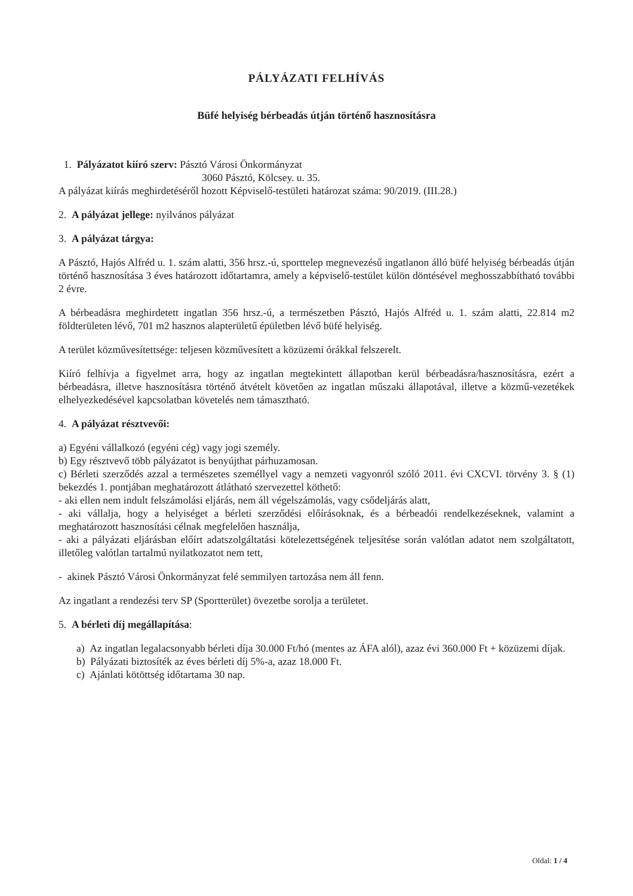PÁLYÁZATI FELHÍVÁS
Büfé helyiség bérbeadás útján történő hasznosításra
1. Pályázatot kiíró szerv: Pásztó Városi Önkormányzat
3060 Pásztó, Kölcsey. u. 35.
A pályázat kiírás meghirdetéséről hozott Képviselő-testületi határozat száma: 90/2019. (III.28.)
2. A pályázat jellege: nyilvános pályázat
3. A pályázat tárgya:
A Pásztó, Hajós Alfréd u. 1. szám alatti, 356 hrsz.-ú, sporttelep megnevezésű ingatlanon álló büfé helyiség bérbeadás útján történő hasznosítása 3 éves határozott időtartamra, amely a képviselő-testület külön döntésével meghosszabbítható további 2 évre.
A bérbeadásra meghirdetett ingatlan 356 hrsz.-ú, a természetben Pásztó, Hajós Alfréd u. 1. szám alatti, 22.814 m2 földterületen lévő, 701 m2 hasznos alapterületű épületben lévő büfé helyiség.
A terület közművesítettsége: teljesen közművesített a közüzemi órákkal felszerelt.
Kiíró felhívja a figyelmet arra, hogy az ingatlan megtekintett állapotban kerül bérbeadásra/hasznosításra, ezért a bérbeadásra, illetve hasznosításra történő átvételt követően az ingatlan műszaki állapotával, illetve a közmű-vezetékek elhelyezkedésével kapcsolatban követelés nem támasztható.
4. A pályázat résztvevői:
a) Egyéni vállalkozó (egyéni cég) vagy jogi személy.
b) Egy résztvevő több pályázatot is benyújthat párhuzamosan.
c) Bérleti szerződés azzal a természetes személlyel vagy a nemzeti vagyonról szóló 2011. évi CXCVI. törvény 3. § (1) bekezdés 1. pontjában meghatározott átlátható szervezettel köthető:
- aki ellen nem indult felszámolási eljárás, nem áll végelszámolás, vagy csődeljárás alatt,
- aki vállalja, hogy a helyiséget a bérleti szerződési előírásoknak, és a bérbeadói rendelkezéseknek, valamint a meghatározott hasznosítási célnak megfelelően használja,
- aki a pályázati eljárásban előírt adatszolgáltatási kötelezettségének teljesítése során valótlan adatot nem szolgáltatott, illetőleg valótlan tartalmú nyilatkozatot nem tett,
- akinek Pásztó Városi Önkormányzat felé semmilyen tartozása nem áll fenn.
Az ingatlant a rendezési terv SP (Sportterület) övezetbe sorolja a területet.
5. A bérleti díj megállapítása:
a) Az ingatlan legalacsonyabb bérleti díja 30.000 Ft/hó (mentes az ÁFA alól), azaz évi 360.000 Ft + közüzemi díjak.
b) Pályázati biztosíték az éves bérleti díj 5%-a, azaz 18.000 Ft.
c) Ajánlati kötöttség időtartama 30 nap.
Oldal: 1 / 4